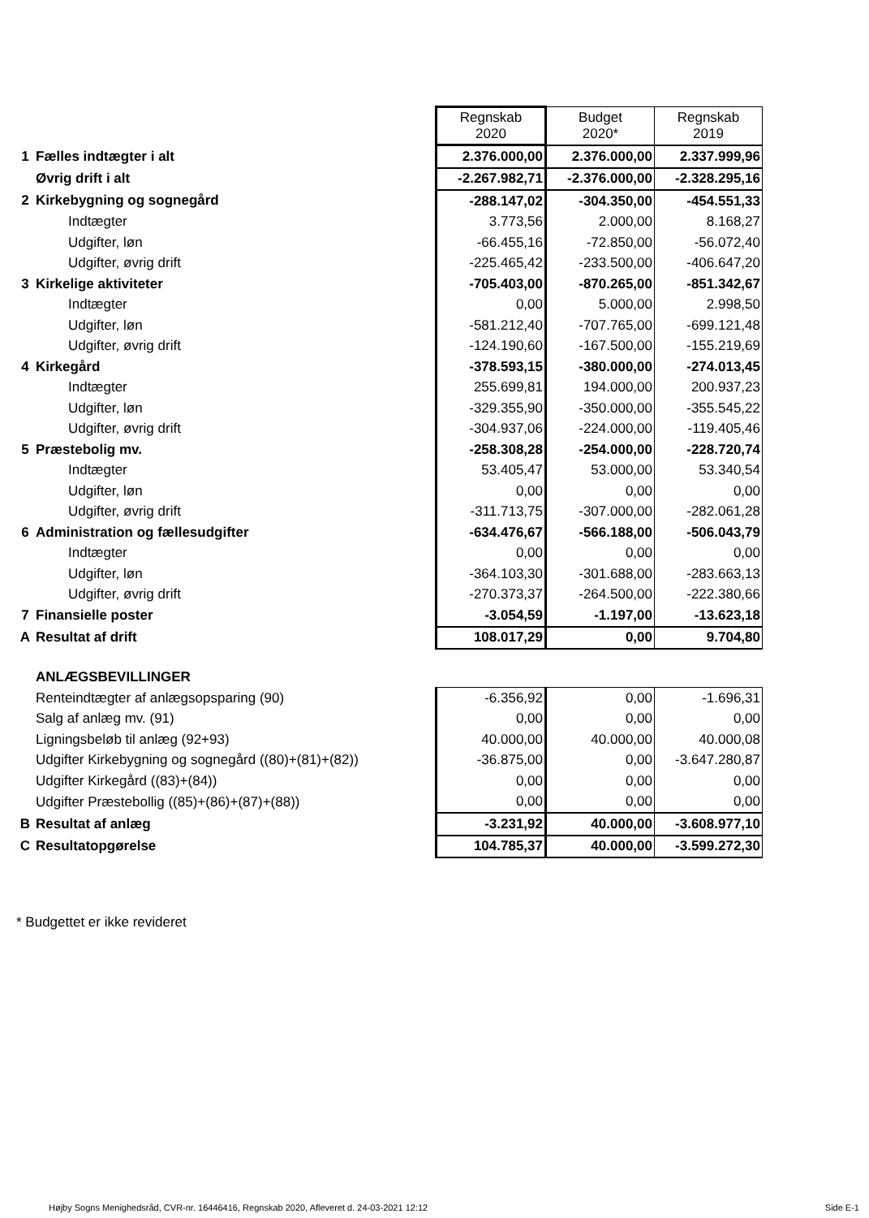| | | Regnskab 2020 | Budget 2020* | Regnskab 2019 |
| 1 | Fælles indtægter i alt | 2.376.000,00 | 2.376.000,00 | 2.337.999,96 |
| | Øvrig drift i alt | -2.267.982,71 | -2.376.000,00 | -2.328.295,16 |
| 2 | Kirkebygning og sognegård | -288.147,02 | -304.350,00 | -454.551,33 |
| | Indtægter | 3.773,56 | 2.000,00 | 8.168,27 |
| | Udgifter, løn | -66.455,16 | -72.850,00 | -56.072,40 |
| | Udgifter, øvrig drift | -225.465,42 | -233.500,00 | -406.647,20 |
| 3 | Kirkelige aktiviteter | -705.403,00 | -870.265,00 | -851.342,67 |
| | Indtægter | 0,00 | 5.000,00 | 2.998,50 |
| | Udgifter, løn | -581.212,40 | -707.765,00 | -699.121,48 |
| | Udgifter, øvrig drift | -124.190,60 | -167.500,00 | -155.219,69 |
| 4 | Kirkegård | -378.593,15 | -380.000,00 | -274.013,45 |
| | Indtægter | 255.699,81 | 194.000,00 | 200.937,23 |
| | Udgifter, løn | -329.355,90 | -350.000,00 | -355.545,22 |
| | Udgifter, øvrig drift | -304.937,06 | -224.000,00 | -119.405,46 |
| 5 | Præstebolig mv. | -258.308,28 | -254.000,00 | -228.720,74 |
| | Indtægter | 53.405,47 | 53.000,00 | 53.340,54 |
| | Udgifter, løn | 0,00 | 0,00 | 0,00 |
| | Udgifter, øvrig drift | -311.713,75 | -307.000,00 | -282.061,28 |
| 6 | Administration og fællesudgifter | -634.476,67 | -566.188,00 | -506.043,79 |
| | Indtægter | 0,00 | 0,00 | 0,00 |
| | Udgifter, løn | -364.103,30 | -301.688,00 | -283.663,13 |
| | Udgifter, øvrig drift | -270.373,37 | -264.500,00 | -222.380,66 |
| 7 | Finansielle poster | -3.054,59 | -1.197,00 | -13.623,18 |
| A | Resultat af drift | 108.017,29 | 0,00 | 9.704,80 |
| | ANLÆGSBEVILLINGER | | | |
| | Renteindtægter af anlægsopsparing (90) | -6.356,92 | 0,00 | -1.696,31 |
| | Salg af anlæg mv. (91) | 0,00 | 0,00 | 0,00 |
| | Ligningsbeløb til anlæg (92+93) | 40.000,00 | 40.000,00 | 40.000,08 |
| | Udgifter Kirkebygning og sognegård ((80)+(81)+(82)) | -36.875,00 | 0,00 | -3.647.280,87 |
| | Udgifter Kirkegård ((83)+(84)) | 0,00 | 0,00 | 0,00 |
| | Udgifter Præstebollig ((85)+(86)+(87)+(88)) | 0,00 | 0,00 | 0,00 |
| B | Resultat af anlæg | -3.231,92 | 40.000,00 | -3.608.977,10 |
| C | Resultatopgørelse | 104.785,37 | 40.000,00 | -3.599.272,30 |
* Budgettet er ikke revideret
Højby Sogns Menighedsråd, CVR-nr. 16446416, Regnskab 2020, Afleveret d. 24-03-2021 12:12
Side E-1